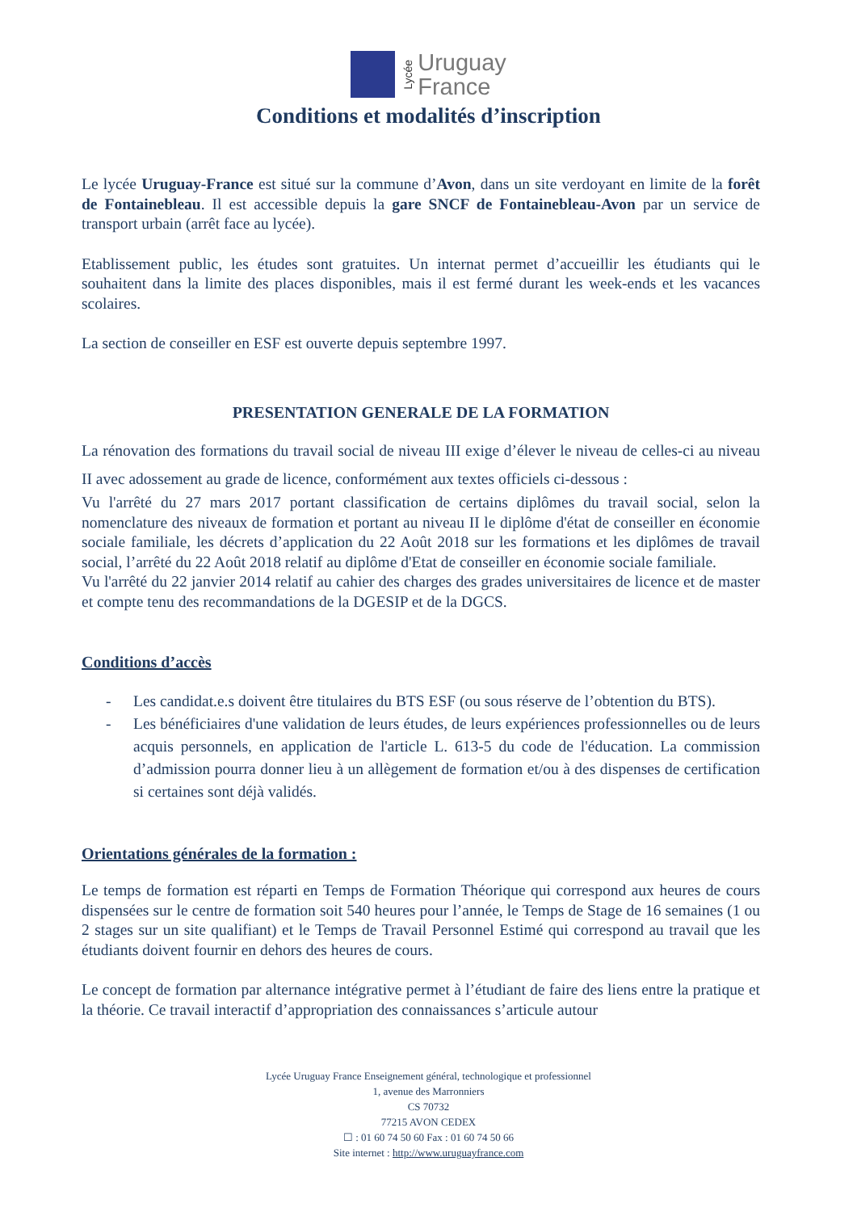Lycée
Uruguay
France
Conditions et modalités d’inscription
Le lycée Uruguay-France est situé sur la commune d’Avon, dans un site verdoyant en limite de la forêt de Fontainebleau. Il est accessible depuis la gare SNCF de Fontainebleau-Avon par un service de transport urbain (arrêt face au lycée).
Etablissement public, les études sont gratuites. Un internat permet d’accueillir les étudiants qui le souhaitent dans la limite des places disponibles, mais il est fermé durant les week-ends et les vacances scolaires.
La section de conseiller en ESF est ouverte depuis septembre 1997.
PRESENTATION GENERALE DE LA FORMATION
La rénovation des formations du travail social de niveau III exige d’élever le niveau de celles-ci au niveau II avec adossement au grade de licence, conformément aux textes officiels ci-dessous :
Vu l'arrêté du 27 mars 2017 portant classification de certains diplômes du travail social, selon la nomenclature des niveaux de formation et portant au niveau II le diplôme d'état de conseiller en économie sociale familiale, les décrets d’application du 22 Août 2018 sur les formations et les diplômes de travail social, l’arrêté du 22 Août 2018 relatif au diplôme d'Etat de conseiller en économie sociale familiale.
Vu l'arrêté du 22 janvier 2014 relatif au cahier des charges des grades universitaires de licence et de master et compte tenu des recommandations de la DGESIP et de la DGCS.
Conditions d’accès
- Les candidat.e.s doivent être titulaires du BTS ESF (ou sous réserve de l’obtention du BTS).
- Les bénéficiaires d'une validation de leurs études, de leurs expériences professionnelles ou de leurs acquis personnels, en application de l'article L. 613-5 du code de l'éducation. La commission d’admission pourra donner lieu à un allègement de formation et/ou à des dispenses de certification si certaines sont déjà validés.
Orientations générales de la formation :
Le temps de formation est réparti en Temps de Formation Théorique qui correspond aux heures de cours dispensées sur le centre de formation soit 540 heures pour l’année, le Temps de Stage de 16 semaines (1 ou 2 stages sur un site qualifiant) et le Temps de Travail Personnel Estimé qui correspond au travail que les étudiants doivent fournir en dehors des heures de cours.
Le concept de formation par alternance intégrative permet à l’étudiant de faire des liens entre la pratique et la théorie. Ce travail interactif d’appropriation des connaissances s’articule autour
Lycée Uruguay France Enseignement général, technologique et professionnel
1, avenue des Marronniers
CS 70732
77215 AVON CEDEX
☐ : 01 60 74 50 60 Fax : 01 60 74 50 66
Site internet : http://www.uruguayfrance.com